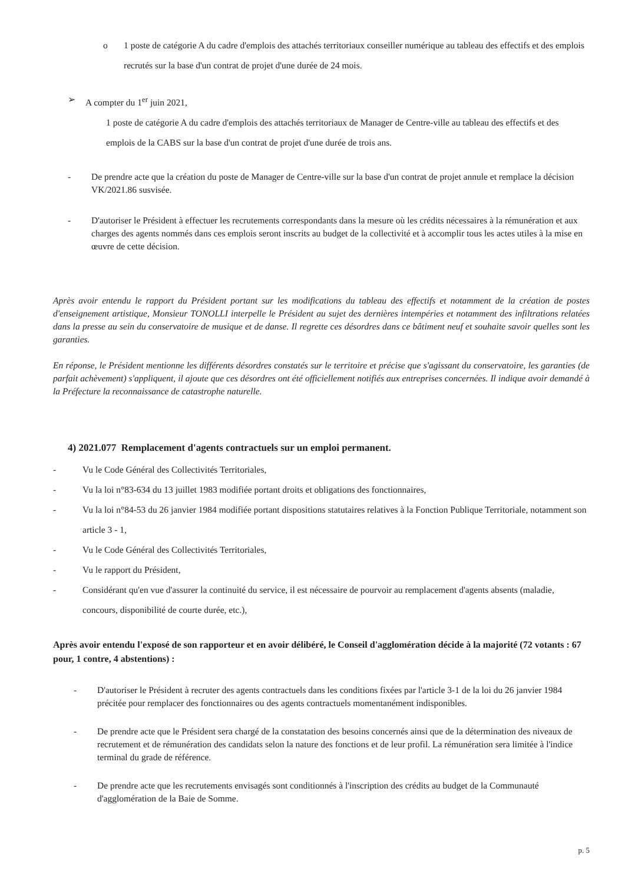o 1 poste de catégorie A du cadre d'emplois des attachés territoriaux conseiller numérique au tableau des effectifs et des emplois recrutés sur la base d'un contrat de projet d'une durée de 24 mois.
➢ A compter du 1<sup>er</sup> juin 2021,
1 poste de catégorie A du cadre d'emplois des attachés territoriaux de Manager de Centre-ville au tableau des effectifs et des emplois de la CABS sur la base d'un contrat de projet d'une durée de trois ans.
- De prendre acte que la création du poste de Manager de Centre-ville sur la base d'un contrat de projet annule et remplace la décision VK/2021.86 susvisée.
- D'autoriser le Président à effectuer les recrutements correspondants dans la mesure où les crédits nécessaires à la rémunération et aux charges des agents nommés dans ces emplois seront inscrits au budget de la collectivité et à accomplir tous les actes utiles à la mise en œuvre de cette décision.
Après avoir entendu le rapport du Président portant sur les modifications du tableau des effectifs et notamment de la création de postes d'enseignement artistique, Monsieur TONOLLI interpelle le Président au sujet des dernières intempéries et notamment des infiltrations relatées dans la presse au sein du conservatoire de musique et de danse. Il regrette ces désordres dans ce bâtiment neuf et souhaite savoir quelles sont les garanties.
En réponse, le Président mentionne les différents désordres constatés sur le territoire et précise que s'agissant du conservatoire, les garanties (de parfait achèvement) s'appliquent, il ajoute que ces désordres ont été officiellement notifiés aux entreprises concernées. Il indique avoir demandé à la Préfecture la reconnaissance de catastrophe naturelle.
4) 2021.077 Remplacement d'agents contractuels sur un emploi permanent.
- Vu le Code Général des Collectivités Territoriales,
- Vu la loi n°83-634 du 13 juillet 1983 modifiée portant droits et obligations des fonctionnaires,
- Vu la loi n°84-53 du 26 janvier 1984 modifiée portant dispositions statutaires relatives à la Fonction Publique Territoriale, notamment son article 3 - 1,
- Vu le Code Général des Collectivités Territoriales,
- Vu le rapport du Président,
- Considérant qu'en vue d'assurer la continuité du service, il est nécessaire de pourvoir au remplacement d'agents absents (maladie, concours, disponibilité de courte durée, etc.),
Après avoir entendu l'exposé de son rapporteur et en avoir délibéré, le Conseil d'agglomération décide à la majorité (72 votants : 67 pour, 1 contre, 4 abstentions) :
- D'autoriser le Président à recruter des agents contractuels dans les conditions fixées par l'article 3-1 de la loi du 26 janvier 1984 précitée pour remplacer des fonctionnaires ou des agents contractuels momentanément indisponibles.
- De prendre acte que le Président sera chargé de la constatation des besoins concernés ainsi que de la détermination des niveaux de recrutement et de rémunération des candidats selon la nature des fonctions et de leur profil. La rémunération sera limitée à l'indice terminal du grade de référence.
- De prendre acte que les recrutements envisagés sont conditionnés à l'inscription des crédits au budget de la Communauté d'agglomération de la Baie de Somme.
p. 5